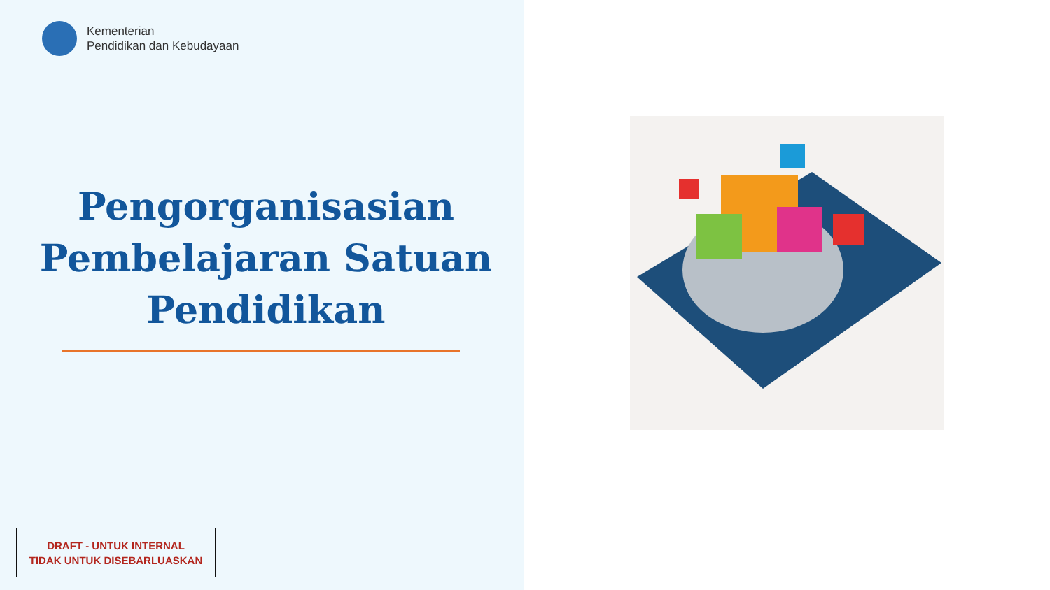Kementerian
Pendidikan dan Kebudayaan
Pengorganisasian Pembelajaran Satuan Pendidikan
DRAFT - UNTUK INTERNAL
TIDAK UNTUK DISEBARLUASKAN